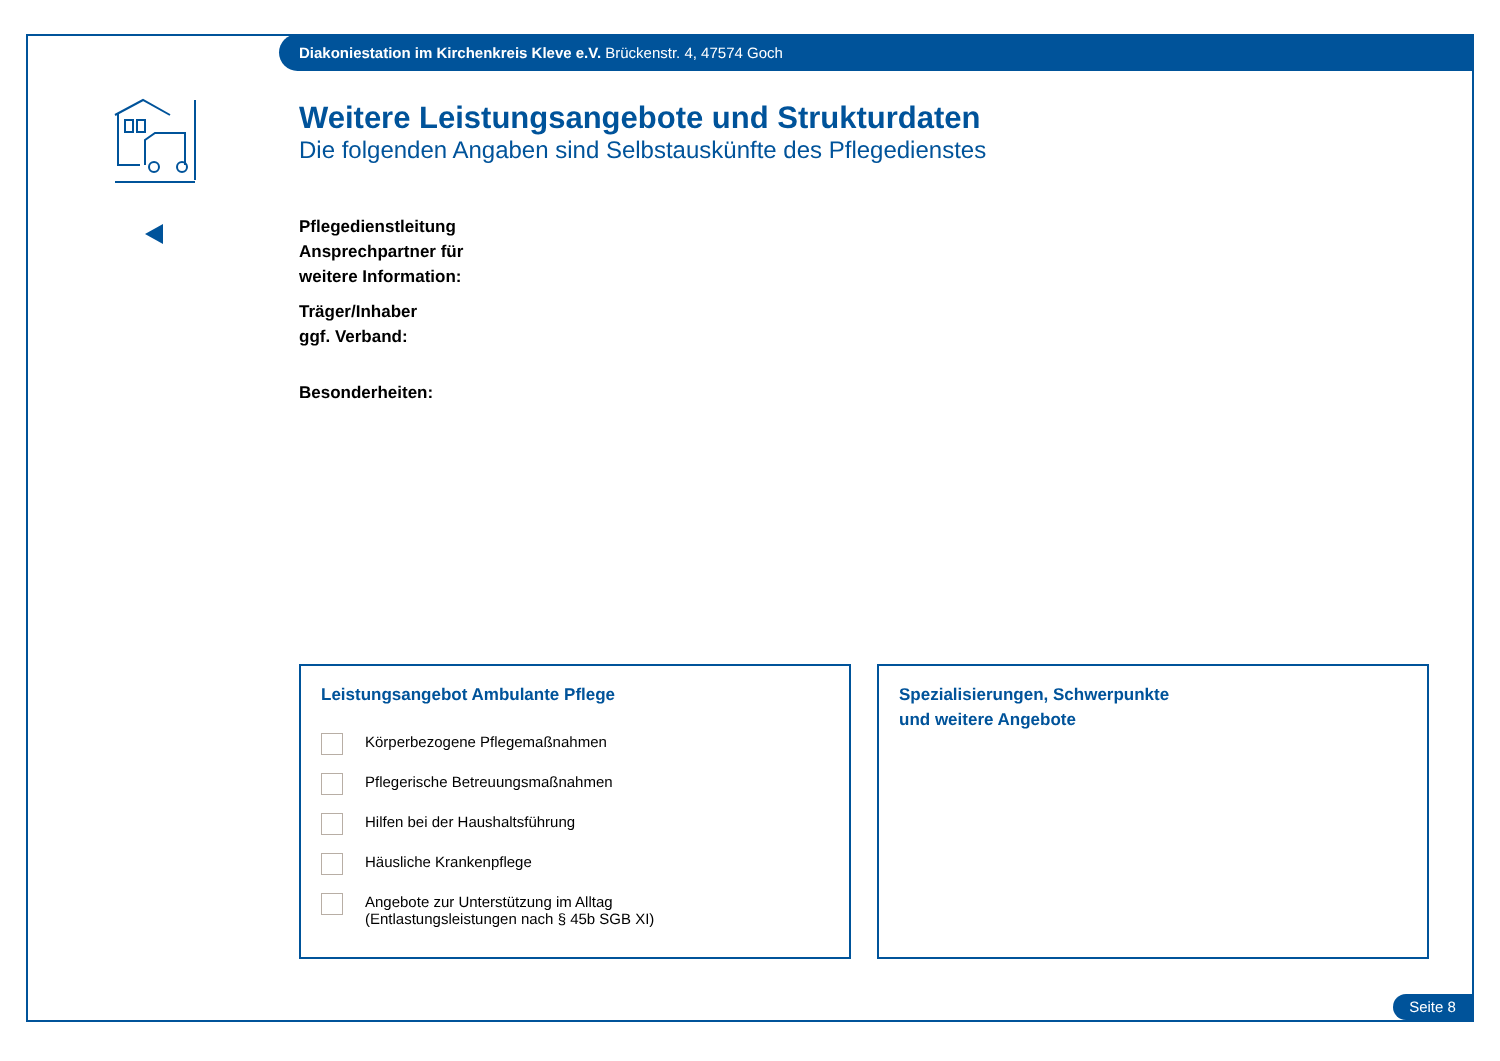Diakoniestation im Kirchenkreis Kleve e.V. Brückenstr. 4, 47574 Goch
Weitere Leistungsangebote und Strukturdaten
Die folgenden Angaben sind Selbstauskünfte des Pflegedienstes
Pflegedienstleitung
Ansprechpartner für
weitere Information:
Träger/Inhaber
ggf. Verband:
Besonderheiten:
Leistungsangebot Ambulante Pflege
Körperbezogene Pflegemaßnahmen
Pflegerische Betreuungsmaßnahmen
Hilfen bei der Haushaltsführung
Häusliche Krankenpflege
Angebote zur Unterstützung im Alltag
(Entlastungsleistungen nach § 45b SGB XI)
Spezialisierungen, Schwerpunkte
und weitere Angebote
Seite 8